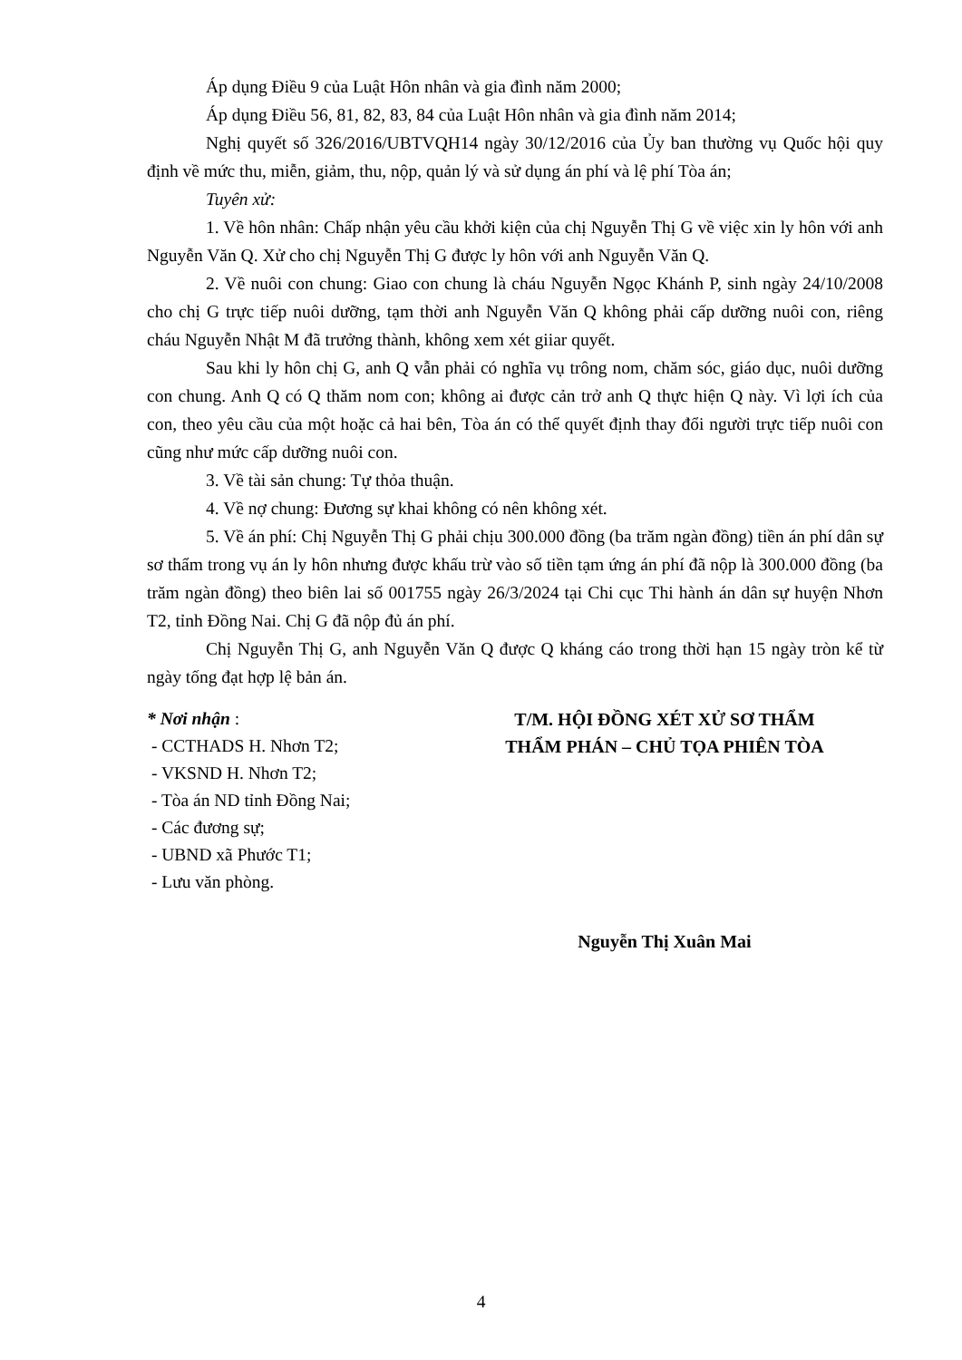Áp dụng Điều 9 của Luật Hôn nhân và gia đình năm 2000;
Áp dụng Điều 56, 81, 82, 83, 84 của Luật Hôn nhân và gia đình năm 2014;
Nghị quyết số 326/2016/UBTVQH14 ngày 30/12/2016 của Ủy ban thường vụ Quốc hội quy định về mức thu, miễn, giảm, thu, nộp, quản lý và sử dụng án phí và lệ phí Tòa án;
Tuyên xử:
1. Về hôn nhân: Chấp nhận yêu cầu khởi kiện của chị Nguyễn Thị G về việc xin ly hôn với anh Nguyễn Văn Q. Xử cho chị Nguyễn Thị G được ly hôn với anh Nguyễn Văn Q.
2. Về nuôi con chung: Giao con chung là cháu Nguyễn Ngọc Khánh P, sinh ngày 24/10/2008 cho chị G trực tiếp nuôi dưỡng, tạm thời anh Nguyễn Văn Q không phải cấp dưỡng nuôi con, riêng cháu Nguyễn Nhật M đã trưởng thành, không xem xét giiar quyết.
Sau khi ly hôn chị G, anh Q vẫn phải có nghĩa vụ trông nom, chăm sóc, giáo dục, nuôi dưỡng con chung. Anh Q có Q thăm nom con; không ai được cản trở anh Q thực hiện Q này. Vì lợi ích của con, theo yêu cầu của một hoặc cả hai bên, Tòa án có thể quyết định thay đổi người trực tiếp nuôi con cũng như mức cấp dưỡng nuôi con.
3. Về tài sản chung: Tự thỏa thuận.
4. Về nợ chung: Đương sự khai không có nên không xét.
5. Về án phí: Chị Nguyễn Thị G phải chịu 300.000 đồng (ba trăm ngàn đồng) tiền án phí dân sự sơ thẩm trong vụ án ly hôn nhưng được khấu trừ vào số tiền tạm ứng án phí đã nộp là 300.000 đồng (ba trăm ngàn đồng) theo biên lai số 001755 ngày 26/3/2024 tại Chi cục Thi hành án dân sự huyện Nhơn T2, tỉnh Đồng Nai. Chị G đã nộp đủ án phí.
Chị Nguyễn Thị G, anh Nguyễn Văn Q được Q kháng cáo trong thời hạn 15 ngày tròn kể từ ngày tống đạt hợp lệ bản án.
* Nơi nhận :
- CCTHADS H. Nhơn T2;
- VKSND H. Nhơn T2;
- Tòa án ND tỉnh Đồng Nai;
- Các đương sự;
- UBND xã Phước T1;
- Lưu văn phòng.
T/M. HỘI ĐỒNG XÉT XỬ SƠ THẨM
THẨM PHÁN – CHỦ TỌA PHIÊN TÒA
Nguyễn Thị Xuân Mai
4